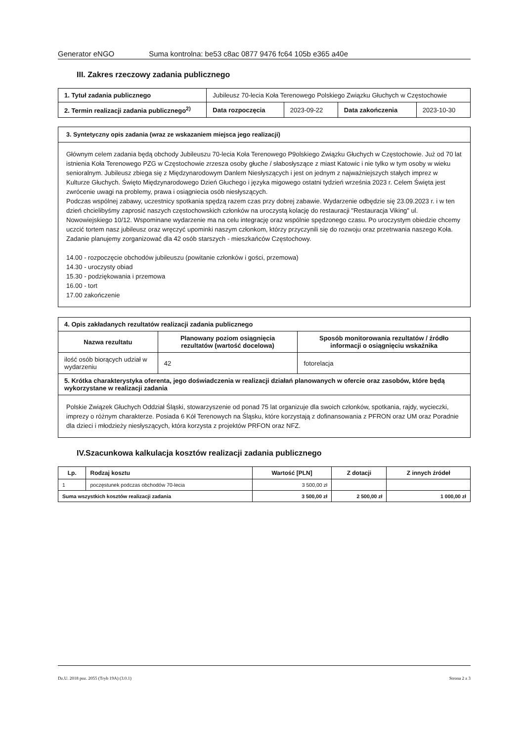Generator eNGO Suma kontrolna: be53 c8ac 0877 9476 fc64 105b e365 a40e
III. Zakres rzeczowy zadania publicznego
| 1. Tytuł zadania publicznego | Jubileusz 70-lecia Koła Terenowego Polskiego Związku Głuchych w Częstochowie | | | |
| 2. Termin realizacji zadania publicznego<sup>2)</sup> | Data rozpoczęcia | 2023-09-22 | Data zakończenia | 2023-10-30 |
3. Syntetyczny opis zadania (wraz ze wskazaniem miejsca jego realizacji)
Głównym celem zadania będą obchody Jubileuszu 70-lecia Koła Terenowego P9olskiego Związku Głuchych w Częstochowie. Już od 70 lat istnienia Koła Terenowego PZG w Częstochowie zrzesza osoby głuche / słabosłyszące z miast Katowic i nie tylko w tym osoby w wieku senioralnym. Jubileusz zbiega się z Międzynarodowym Danlem Niesłyszących i jest on jednym z najważniejszych stałych imprez w Kulturze Głuchych. Święto Międzynarodowego Dzień Głuchego i języka migowego ostatni tydzień września 2023 r. Celem Święta jest zwrócenie uwagi na problemy, prawa i osiągniecia osób niesłyszących.
Podczas wspólnej zabawy, uczestnicy spotkania spędzą razem czas przy dobrej zabawie. Wydarzenie odbędzie się 23.09.2023 r. i w ten dzień chcielibyśmy zaprosić naszych częstochowskich członków na uroczystą kolację do restauracji "Restauracja Viking" ul. Nowowiejskiego 10/12. Wspominane wydarzenie ma na celu integrację oraz wspólnie spędzonego czasu. Po uroczystym obiedzie chcemy uczcić tortem nasz jubileusz oraz wręczyć upominki naszym członkom, którzy przyczynili się do rozwoju oraz przetrwania naszego Koła. Zadanie planujemy zorganizować dla 42 osób starszych - mieszkańców Częstochowy.
14.00 - rozpoczęcie obchodów jubileuszu (powitanie członków i gości, przemowa)
14.30 - uroczysty obiad
15.30 - podziękowania i przemowa
16.00 - tort
17.00 zakończenie
| 4. Opis zakładanych rezultatów realizacji zadania publicznego | | |
| --- | --- | --- |
| Nazwa rezultatu | Planowany poziom osiągnięcia rezultatów (wartość docelowa) | Sposób monitorowania rezultatów / źródło informacji o osiągnięciu wskaźnika |
| ilość osób biorących udział w wydarzeniu | 42 | fotorelacja |
| 5. Krótka charakterystyka oferenta, jego doświadczenia w realizacji działań planowanych w ofercie oraz zasobów, które będą wykorzystane w realizacji zadania | | |
| Polskie Związek Głuchych Oddział Śląski, stowarzyszenie od ponad 75 lat organizuje dla swoich członków, spotkania, rajdy, wycieczki, imprezy o różnym charakterze. Posiada 6 Kół Terenowych na Śląsku, które korzystają z dofinansowania z PFRON oraz UM oraz Poradnie dla dzieci i młodzieży niesłyszących, która korzysta z projektów PRFON oraz NFZ. | | |
IV.Szacunkowa kalkulacja kosztów realizacji zadania publicznego
| Lp. | Rodzaj kosztu | Wartość [PLN] | Z dotacji | Z innych źródeł |
| --- | --- | --- | --- | --- |
| 1 | poczęstunek podczas obchodów 70-lecia | 3 500,00 zł | | |
| Suma wszystkich kosztów realizacji zadania | | 3 500,00 zł | 2 500,00 zł | 1 000,00 zł |
Dz.U. 2018 poz. 2055 (Tryb 19A) (3.0.1) Strona 2 z 3